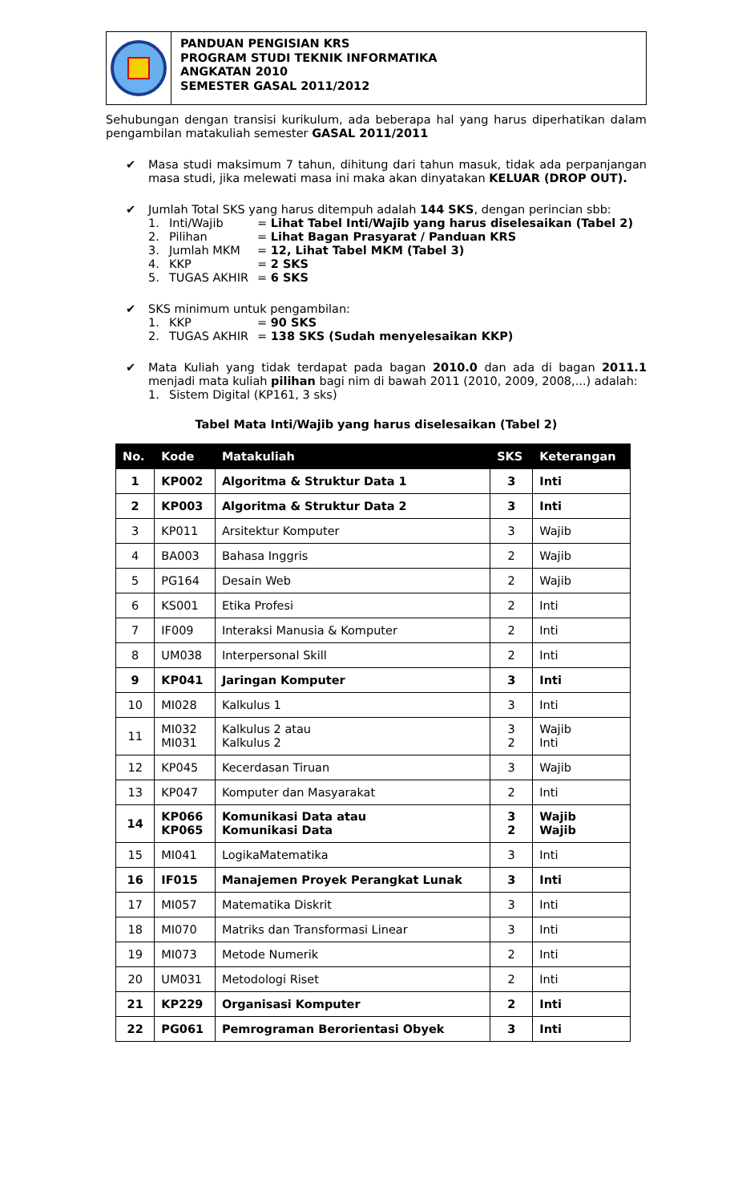PANDUAN PENGISIAN KRS
PROGRAM STUDI TEKNIK INFORMATIKA
ANGKATAN 2010
SEMESTER GASAL 2011/2012
Sehubungan dengan transisi kurikulum, ada beberapa hal yang harus diperhatikan dalam pengambilan matakuliah semester GASAL 2011/2011
✔ Masa studi maksimum 7 tahun, dihitung dari tahun masuk, tidak ada perpanjangan masa studi, jika melewati masa ini maka akan dinyatakan KELUAR (DROP OUT).
✔ Jumlah Total SKS yang harus ditempuh adalah 144 SKS, dengan perincian sbb:
1. Inti/Wajib = Lihat Tabel Inti/Wajib yang harus diselesaikan (Tabel 2)
2. Pilihan = Lihat Bagan Prasyarat / Panduan KRS
3. Jumlah MKM = 12, Lihat Tabel MKM (Tabel 3)
4. KKP = 2 SKS
5. TUGAS AKHIR = 6 SKS
✔ SKS minimum untuk pengambilan:
1. KKP = 90 SKS
2. TUGAS AKHIR = 138 SKS (Sudah menyelesaikan KKP)
✔ Mata Kuliah yang tidak terdapat pada bagan 2010.0 dan ada di bagan 2011.1 menjadi mata kuliah pilihan bagi nim di bawah 2011 (2010, 2009, 2008,...) adalah:
1. Sistem Digital (KP161, 3 sks)
Tabel Mata Inti/Wajib yang harus diselesaikan (Tabel 2)
| No. | Kode | Matakuliah | SKS | Keterangan |
| --- | --- | --- | --- | --- |
| 1 | KP002 | Algoritma & Struktur Data 1 | 3 | Inti |
| 2 | KP003 | Algoritma & Struktur Data 2 | 3 | Inti |
| 3 | KP011 | Arsitektur Komputer | 3 | Wajib |
| 4 | BA003 | Bahasa Inggris | 2 | Wajib |
| 5 | PG164 | Desain Web | 2 | Wajib |
| 6 | KS001 | Etika Profesi | 2 | Inti |
| 7 | IF009 | Interaksi Manusia & Komputer | 2 | Inti |
| 8 | UM038 | Interpersonal Skill | 2 | Inti |
| 9 | KP041 | Jaringan Komputer | 3 | Inti |
| 10 | MI028 | Kalkulus 1 | 3 | Inti |
| 11 | MI032 MI031 | Kalkulus 2 atau Kalkulus 2 | 3 2 | Wajib Inti |
| 12 | KP045 | Kecerdasan Tiruan | 3 | Wajib |
| 13 | KP047 | Komputer dan Masyarakat | 2 | Inti |
| 14 | KP066 KP065 | Komunikasi Data atau Komunikasi Data | 3 2 | Wajib Wajib |
| 15 | MI041 | LogikaMatematika | 3 | Inti |
| 16 | IF015 | Manajemen Proyek Perangkat Lunak | 3 | Inti |
| 17 | MI057 | Matematika Diskrit | 3 | Inti |
| 18 | MI070 | Matriks dan Transformasi Linear | 3 | Inti |
| 19 | MI073 | Metode Numerik | 2 | Inti |
| 20 | UM031 | Metodologi Riset | 2 | Inti |
| 21 | KP229 | Organisasi Komputer | 2 | Inti |
| 22 | PG061 | Pemrograman Berorientasi Obyek | 3 | Inti |